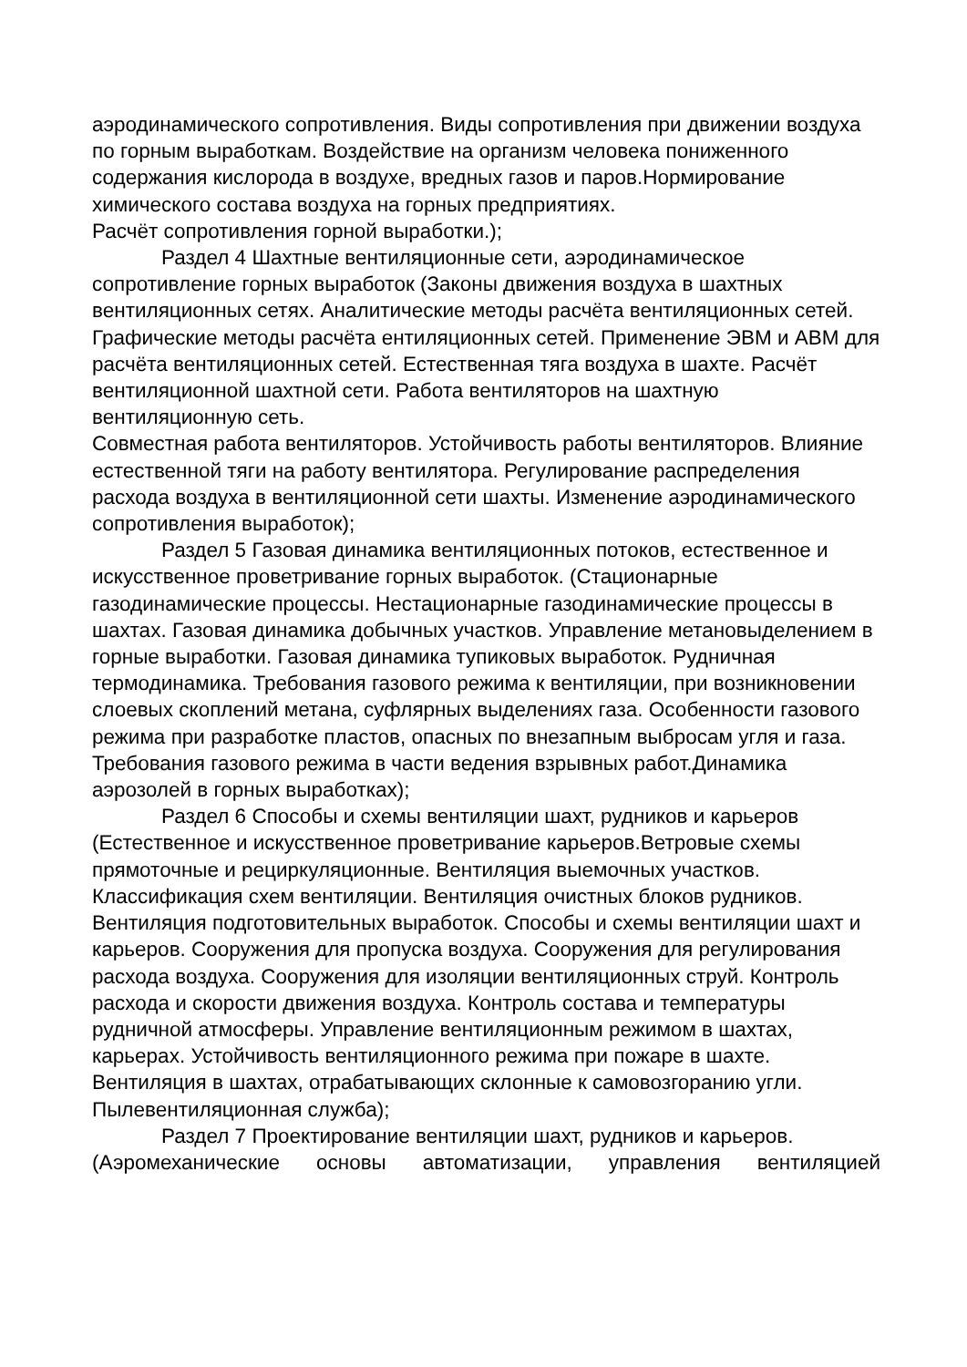аэродинамического сопротивления. Виды сопротивления при движении воздуха по горным выработкам. Воздействие на организм человека пониженного содержания кислорода в воздухе, вредных газов и паров.Нормирование химического состава воздуха на горных предприятиях.
Расчёт сопротивления горной выработки.);
Раздел 4 Шахтные вентиляционные сети, аэродинамическое сопротивление горных выработок (Законы движения воздуха в шахтных вентиляционных сетях. Аналитические методы расчёта вентиляционных сетей. Графические методы расчёта ентиляционных сетей. Применение ЭВМ и АВМ для расчёта вентиляционных сетей. Естественная тяга воздуха в шахте. Расчёт вентиляционной шахтной сети. Работа вентиляторов на шахтную вентиляционную сеть.
Совместная работа вентиляторов. Устойчивость работы вентиляторов. Влияние естественной тяги на работу вентилятора. Регулирование распределения расхода воздуха в вентиляционной сети шахты. Изменение аэродинамического сопротивления выработок);
Раздел 5 Газовая динамика вентиляционных потоков, естественное и искусственное проветривание горных выработок. (Стационарные газодинамические процессы. Нестационарные газодинамические процессы в шахтах. Газовая динамика добычных участков. Управление метановыделением в горные выработки. Газовая динамика тупиковых выработок. Рудничная термодинамика. Требования газового режима к вентиляции, при возникновении слоевых скоплений метана, суфлярных выделениях газа. Особенности газового режима при разработке пластов, опасных по внезапным выбросам угля и газа. Требования газового режима в части ведения взрывных работ.Динамика аэрозолей в горных выработках);
Раздел 6 Способы и схемы вентиляции шахт, рудников и карьеров (Естественное и искусственное проветривание карьеров.Ветровые схемы прямоточные и рециркуляционные. Вентиляция выемочных участков. Классификация схем вентиляции. Вентиляция очистных блоков рудников.
Вентиляция подготовительных выработок. Способы и схемы вентиляции шахт и карьеров. Сооружения для пропуска воздуха. Сооружения для регулирования расхода воздуха. Сооружения для изоляции вентиляционных струй. Контроль расхода и скорости движения воздуха. Контроль состава и температуры рудничной атмосферы. Управление вентиляционным режимом в шахтах, карьерах. Устойчивость вентиляционного режима при пожаре в шахте. Вентиляция в шахтах, отрабатывающих склонные к самовозгоранию угли.
Пылевентиляционная служба);
Раздел 7 Проектирование вентиляции шахт, рудников и карьеров.
(Аэромеханические основы автоматизации, управления вентиляцией